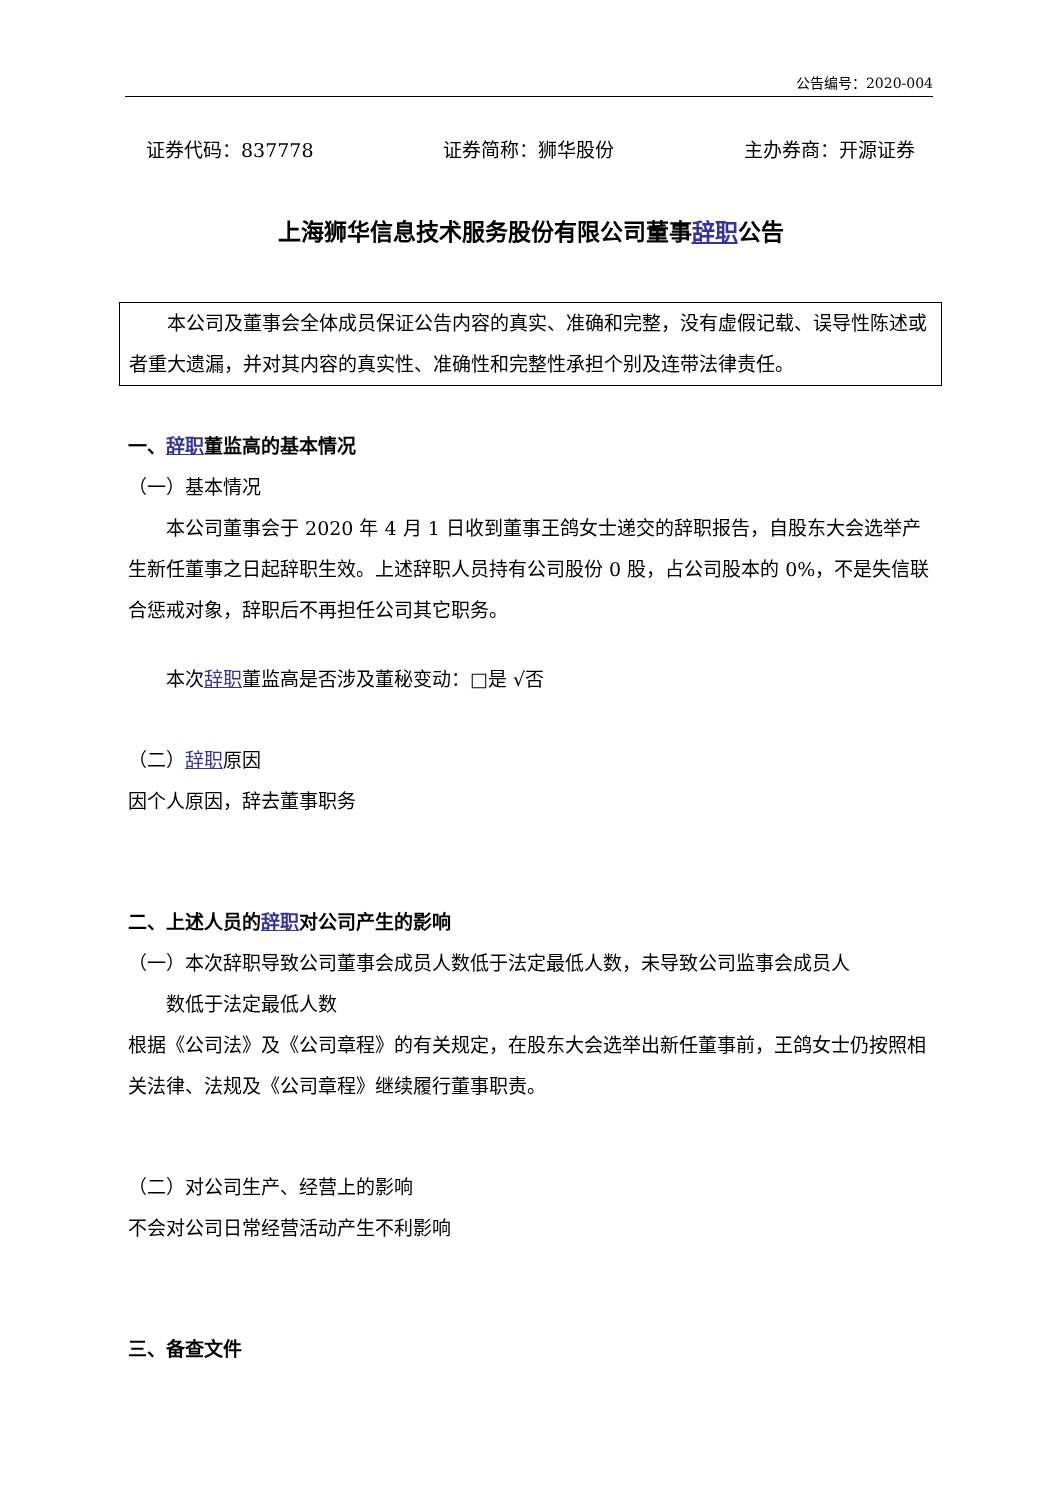公告编号：2020-004
证券代码：837778 证券简称：狮华股份 主办券商：开源证券
上海狮华信息技术服务股份有限公司董事辞职公告
本公司及董事会全体成员保证公告内容的真实、准确和完整，没有虚假记载、误导性陈述或者重大遗漏，并对其内容的真实性、准确性和完整性承担个别及连带法律责任。
一、辞职董监高的基本情况
（一）基本情况
本公司董事会于 2020 年 4 月 1 日收到董事王鸽女士递交的辞职报告，自股东大会选举产生新任董事之日起辞职生效。上述辞职人员持有公司股份 0 股，占公司股本的 0%，不是失信联合惩戒对象，辞职后不再担任公司其它职务。
本次辞职董监高是否涉及董秘变动：□是 √否
（二）辞职原因
因个人原因，辞去董事职务
二、上述人员的辞职对公司产生的影响
（一）本次辞职导致公司董事会成员人数低于法定最低人数，未导致公司监事会成员人
数低于法定最低人数
根据《公司法》及《公司章程》的有关规定，在股东大会选举出新任董事前，王鸽女士仍按照相关法律、法规及《公司章程》继续履行董事职责。
（二）对公司生产、经营上的影响
不会对公司日常经营活动产生不利影响
三、备查文件